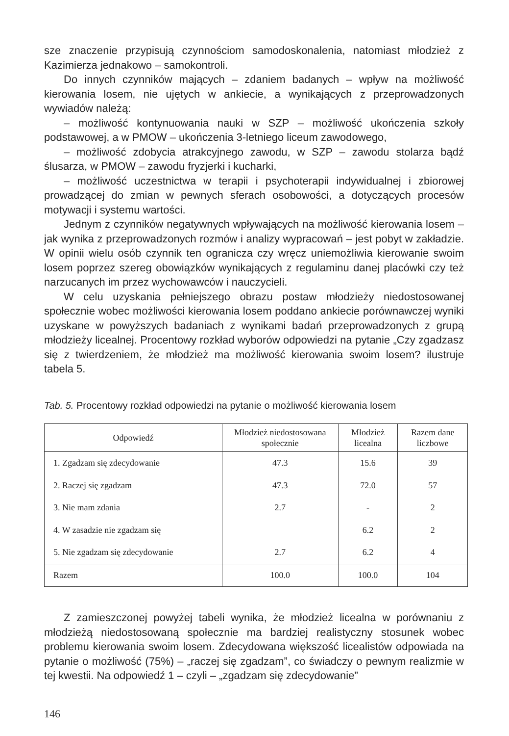sze znaczenie przypisują czynnościom samodoskonalenia, natomiast młodzież z Kazimierza jednakowo – samokontroli.
Do innych czynników mających – zdaniem badanych – wpływ na możliwość kierowania losem, nie ujętych w ankiecie, a wynikających z przeprowadzonych wywiadów należą:
– możliwość kontynuowania nauki w SZP – możliwość ukończenia szkoły podstawowej, a w PMOW – ukończenia 3-letniego liceum zawodowego,
– możliwość zdobycia atrakcyjnego zawodu, w SZP – zawodu stolarza bądź ślusarza, w PMOW – zawodu fryzjerki i kucharki,
– możliwość uczestnictwa w terapii i psychoterapii indywidualnej i zbiorowej prowadzącej do zmian w pewnych sferach osobowości, a dotyczących procesów motywacji i systemu wartości.
Jednym z czynników negatywnych wpływających na możliwość kierowania losem – jak wynika z przeprowadzonych rozmów i analizy wypracowań – jest pobyt w zakładzie. W opinii wielu osób czynnik ten ogranicza czy wręcz uniemożliwia kierowanie swoim losem poprzez szereg obowiązków wynikających z regulaminu danej placówki czy też narzucanych im przez wychowawców i nauczycieli.
W celu uzyskania pełniejszego obrazu postaw młodzieży niedostosowanej społecznie wobec możliwości kierowania losem poddano ankiecie porównawczej wyniki uzyskane w powyższych badaniach z wynikami badań przeprowadzonych z grupą młodzieży licealnej. Procentowy rozkład wyborów odpowiedzi na pytanie „Czy zgadzasz się z twierdzeniem, że młodzież ma możliwość kierowania swoim losem? ilustruje tabela 5.
Tab. 5. Procentowy rozkład odpowiedzi na pytanie o możliwość kierowania losem
| Odpowiedź | Młodzież niedostosowana społecznie | Młodzież licealna | Razem dane liczbowe |
| --- | --- | --- | --- |
| 1. Zgadzam się zdecydowanie | 47.3 | 15.6 | 39 |
| 2. Raczej się zgadzam | 47.3 | 72.0 | 57 |
| 3. Nie mam zdania | 2.7 | - | 2 |
| 4. W zasadzie nie zgadzam się | | 6.2 | 2 |
| 5. Nie zgadzam się zdecydowanie | 2.7 | 6.2 | 4 |
| Razem | 100.0 | 100.0 | 104 |
Z zamieszczonej powyżej tabeli wynika, że młodzież licealna w porównaniu z młodzieżą niedostosowaną społecznie ma bardziej realistyczny stosunek wobec problemu kierowania swoim losem. Zdecydowana większość licealistów odpowiada na pytanie o możliwość (75%) – „raczej się zgadzam”, co świadczy o pewnym realizmie w tej kwestii. Na odpowiedź 1 – czyli – „zgadzam się zdecydowanie”
146